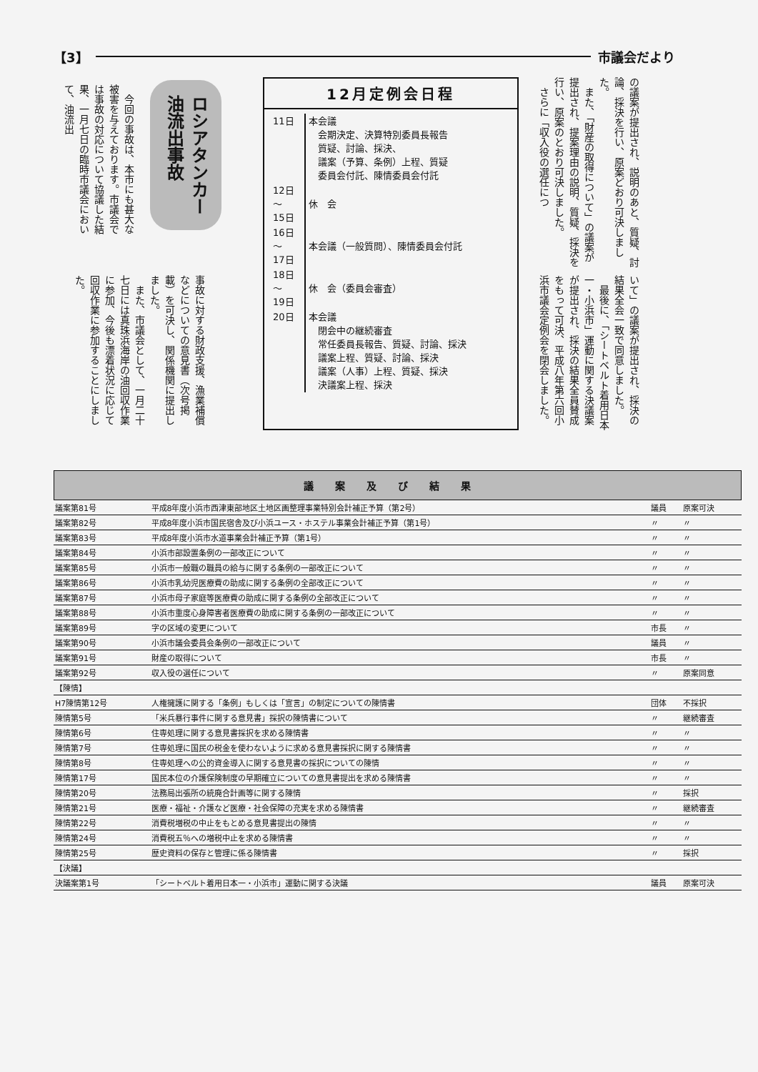【3】 市議会だより
の議案が提出され、説明のあと、質疑、討論、採決を行い、原案どおり可決しました。
　また、「財産の取得について」の議案が提出され、提案理由の説明、質疑、採決を行い、原案のとおり可決しました。
　さらに「収入役の選任につ
いて」の議案が提出され、採決の結果全会一致で同意しました。
　最後に、「シートベルト着用日本一・小浜市」運動に関する決議案が提出され、採決の結果全員賛成をもって可決、平成八年第六回小浜市議会定例会を閉会しました。
12月定例会日程
| 11日 | 本会議 会期決定、決算特別委員長報告 質疑、討論、採決、 議案（予算、条例）上程、質疑 委員会付託、陳情委員会付託 |
| 12日 ～ 15日 | 休 会 |
| 16日 ～ 17日 | 本会議（一般質問）、陳情委員会付託 |
| 18日 ～ 19日 | 休 会（委員会審査） |
| 20日 | 本会議 閉会中の継続審査 常任委員長報告、質疑、討論、採決 議案上程、質疑、討論、採決 議案（人事）上程、質疑、採決 決議案上程、採決 |
ロシアタンカー
油流出事故
　今回の事故は、本市にも甚大な被害を与えております。市議会では事故の対応について協議した結果、一月七日の臨時市議会において、油流出
事故に対する財政支援、漁業補償などについての意見書（次号掲載）を可決し、関係機関に提出しました。
　また、市議会として、一月二十七日には真珠浜海岸の油回収作業に参加、今後も漂着状況に応じて回収作業に参加することにしました。
議案及び結果
| 議案第81号 | 平成8年度小浜市西津東部地区土地区画整理事業特別会計補正予算（第2号） | 議員 | 原案可決 |
| 議案第82号 | 平成8年度小浜市国民宿舎及び小浜ユース・ホステル事業会計補正予算（第1号） | 〃 | 〃 |
| 議案第83号 | 平成8年度小浜市水道事業会計補正予算（第1号） | 〃 | 〃 |
| 議案第84号 | 小浜市部設置条例の一部改正について | 〃 | 〃 |
| 議案第85号 | 小浜市一般職の職員の給与に関する条例の一部改正について | 〃 | 〃 |
| 議案第86号 | 小浜市乳幼児医療費の助成に関する条例の全部改正について | 〃 | 〃 |
| 議案第87号 | 小浜市母子家庭等医療費の助成に関する条例の全部改正について | 〃 | 〃 |
| 議案第88号 | 小浜市重度心身障害者医療費の助成に関する条例の一部改正について | 〃 | 〃 |
| 議案第89号 | 字の区域の変更について | 市長 | 〃 |
| 議案第90号 | 小浜市議会委員会条例の一部改正について | 議員 | 〃 |
| 議案第91号 | 財産の取得について | 市長 | 〃 |
| 議案第92号 | 収入役の選任について | 〃 | 原案同意 |
| 【陳情】 | | | |
| H7陳情第12号 | 人権擁護に関する「条例」もしくは「宣言」の制定についての陳情書 | 団体 | 不採択 |
| 陳情第5号 | 「米兵暴行事件に関する意見書」採択の陳情書について | 〃 | 継続審査 |
| 陳情第6号 | 住専処理に関する意見書採択を求める陳情書 | 〃 | 〃 |
| 陳情第7号 | 住専処理に国民の税金を使わないように求める意見書採択に関する陳情書 | 〃 | 〃 |
| 陳情第8号 | 住専処理への公的資金導入に関する意見書の採択についての陳情 | 〃 | 〃 |
| 陳情第17号 | 国民本位の介護保険制度の早期確立についての意見書提出を求める陳情書 | 〃 | 〃 |
| 陳情第20号 | 法務局出張所の統廃合計画等に関する陳情 | 〃 | 採択 |
| 陳情第21号 | 医療・福祉・介護など医療・社会保障の充実を求める陳情書 | 〃 | 継続審査 |
| 陳情第22号 | 消費税増税の中止をもとめる意見書提出の陳情 | 〃 | 〃 |
| 陳情第24号 | 消費税五％への増税中止を求める陳情書 | 〃 | 〃 |
| 陳情第25号 | 歴史資料の保存と管理に係る陳情書 | 〃 | 採択 |
| 【決議】 | | | |
| 決議案第1号 | 「シートベルト着用日本一・小浜市」運動に関する決議 | 議員 | 原案可決 |